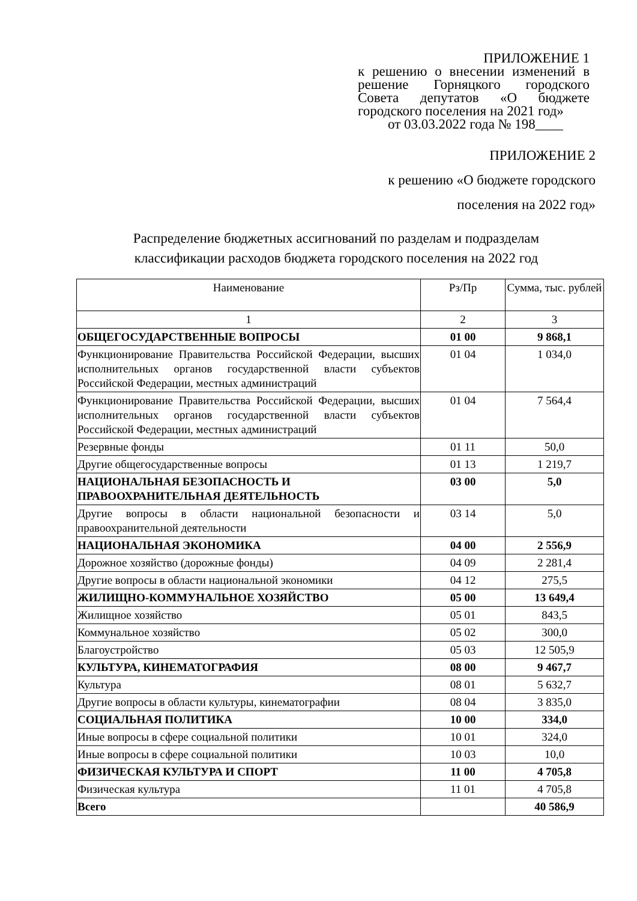ПРИЛОЖЕНИЕ 1
к решению о внесении изменений в решение Горняцкого городского Совета депутатов «О бюджете городского поселения на 2021 год»
от 03.03.2022 года № 198____
ПРИЛОЖЕНИЕ 2
к решению «О бюджете городского
поселения на 2022 год»
Распределение бюджетных ассигнований по разделам и подразделам классификации расходов бюджета городского поселения на 2022 год
| Наименование | Рз/Пр | Сумма, тыс. рублей |
| --- | --- | --- |
| 1 | 2 | 3 |
| ОБЩЕГОСУДАРСТВЕННЫЕ ВОПРОСЫ | 01 00 | 9 868,1 |
| Функционирование Правительства Российской Федерации, высших исполнительных органов государственной власти субъектов Российской Федерации, местных администраций | 01 04 | 1 034,0 |
| Функционирование Правительства Российской Федерации, высших исполнительных органов государственной власти субъектов Российской Федерации, местных администраций | 01 04 | 7 564,4 |
| Резервные фонды | 01 11 | 50,0 |
| Другие общегосударственные вопросы | 01 13 | 1 219,7 |
| НАЦИОНАЛЬНАЯ БЕЗОПАСНОСТЬ И ПРАВООХРАНИТЕЛЬНАЯ ДЕЯТЕЛЬНОСТЬ | 03 00 | 5,0 |
| Другие вопросы в области национальной безопасности и правоохранительной деятельности | 03 14 | 5,0 |
| НАЦИОНАЛЬНАЯ ЭКОНОМИКА | 04 00 | 2 556,9 |
| Дорожное хозяйство (дорожные фонды) | 04 09 | 2 281,4 |
| Другие вопросы в области национальной экономики | 04 12 | 275,5 |
| ЖИЛИЩНО-КОММУНАЛЬНОЕ ХОЗЯЙСТВО | 05 00 | 13 649,4 |
| Жилищное хозяйство | 05 01 | 843,5 |
| Коммунальное хозяйство | 05 02 | 300,0 |
| Благоустройство | 05 03 | 12 505,9 |
| КУЛЬТУРА, КИНЕМАТОГРАФИЯ | 08 00 | 9 467,7 |
| Культура | 08 01 | 5 632,7 |
| Другие вопросы в области культуры, кинематографии | 08 04 | 3 835,0 |
| СОЦИАЛЬНАЯ ПОЛИТИКА | 10 00 | 334,0 |
| Иные вопросы в сфере социальной политики | 10 01 | 324,0 |
| Иные вопросы в сфере социальной политики | 10 03 | 10,0 |
| ФИЗИЧЕСКАЯ КУЛЬТУРА И СПОРТ | 11 00 | 4 705,8 |
| Физическая культура | 11 01 | 4 705,8 |
| Всего | | 40 586,9 |